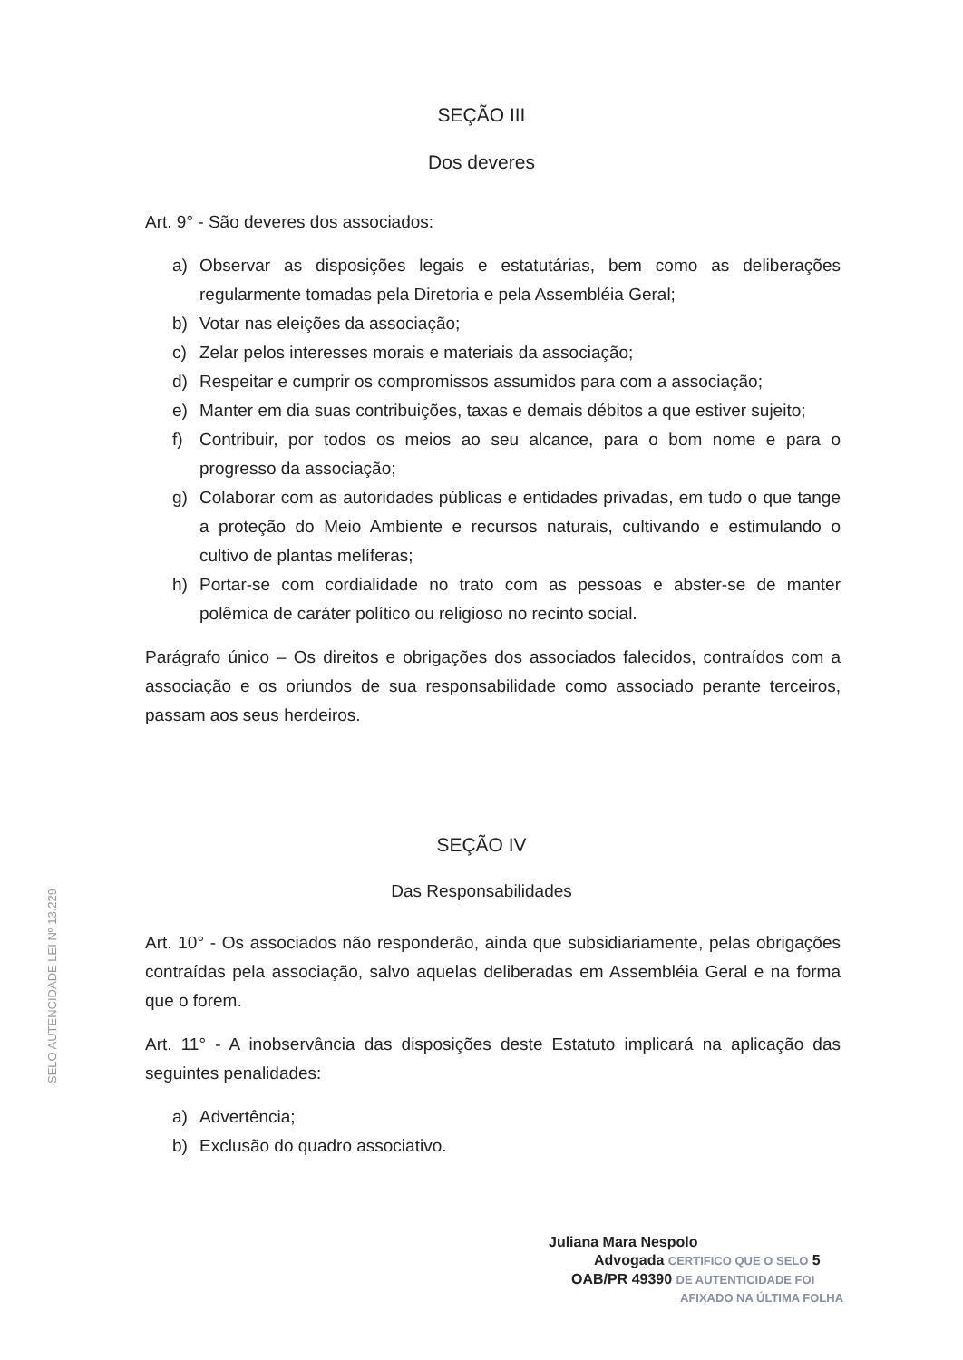SEÇÃO III
Dos deveres
Art. 9° - São deveres dos associados:
a) Observar as disposições legais e estatutárias, bem como as deliberações regularmente tomadas pela Diretoria e pela Assembléia Geral;
b) Votar nas eleições da associação;
c) Zelar pelos interesses morais e materiais da associação;
d) Respeitar e cumprir os compromissos assumidos para com a associação;
e) Manter em dia suas contribuições, taxas e demais débitos a que estiver sujeito;
f) Contribuir, por todos os meios ao seu alcance, para o bom nome e para o progresso da associação;
g) Colaborar com as autoridades públicas e entidades privadas, em tudo o que tange a proteção do Meio Ambiente e recursos naturais, cultivando e estimulando o cultivo de plantas melíferas;
h) Portar-se com cordialidade no trato com as pessoas e abster-se de manter polêmica de caráter político ou religioso no recinto social.
Parágrafo único – Os direitos e obrigações dos associados falecidos, contraídos com a associação e os oriundos de sua responsabilidade como associado perante terceiros, passam aos seus herdeiros.
SEÇÃO IV
Das Responsabilidades
Art. 10° - Os associados não responderão, ainda que subsidiariamente, pelas obrigações contraídas pela associação, salvo aquelas deliberadas em Assembléia Geral e na forma que o forem.
Art. 11° - A inobservância das disposições deste Estatuto implicará na aplicação das seguintes penalidades:
a) Advertência;
b) Exclusão do quadro associativo.
Juliana Mara Nespolo
Advogada CERTIFICO QUE O SELO 5
OAB/PR 49390 DE AUTENTICIDADE FOI
AFIXADO NA ÚLTIMA FOLHA
SELO AUTENCIDADE LEI Nº 13.229